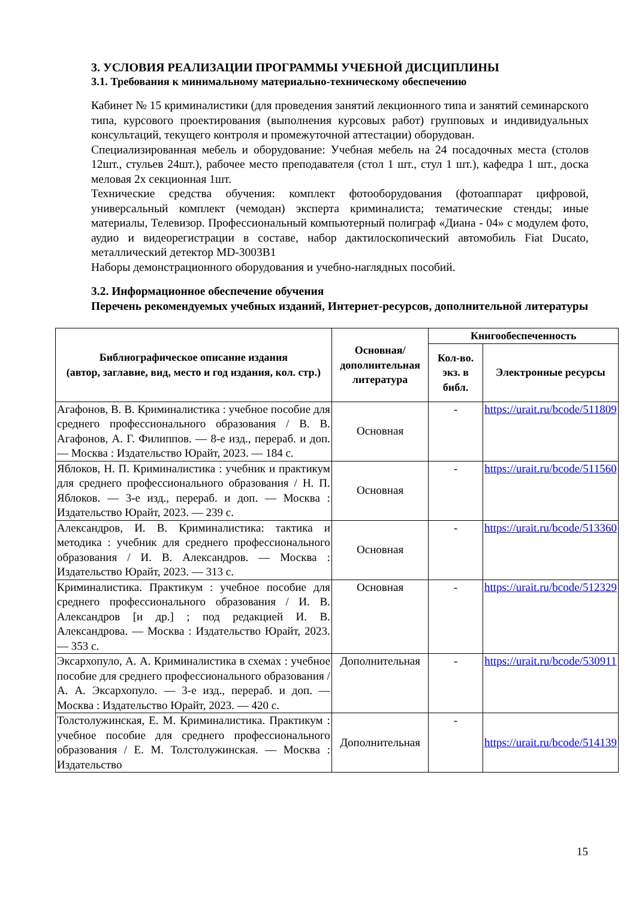3. УСЛОВИЯ РЕАЛИЗАЦИИ ПРОГРАММЫ УЧЕБНОЙ ДИСЦИПЛИНЫ
3.1. Требования к минимальному материально-техническому обеспечению
Кабинет № 15 криминалистики (для проведения занятий лекционного типа и занятий семинарского типа, курсового проектирования (выполнения курсовых работ) групповых и индивидуальных консультаций, текущего контроля и промежуточной аттестации) оборудован.
Специализированная мебель и оборудование: Учебная мебель на 24 посадочных места (столов 12шт., стульев 24шт.), рабочее место преподавателя (стол 1 шт., стул 1 шт.), кафедра 1 шт., доска меловая 2х секционная 1шт.
Технические средства обучения: комплект фотооборудования (фотоаппарат цифровой, универсальный комплект (чемодан) эксперта криминалиста; тематические стенды; иные материалы, Телевизор. Профессиональный компьютерный полиграф «Диана - 04» с модулем фото, аудио и видеорегистрации в составе, набор дактилоскопический автомобиль Fiat Ducato, металлический детектор MD-3003B1
Наборы демонстрационного оборудования и учебно-наглядных пособий.
3.2. Информационное обеспечение обучения
Перечень рекомендуемых учебных изданий, Интернет-ресурсов, дополнительной литературы
| Библиографическое описание издания (автор, заглавие, вид, место и год издания, кол. стр.) | Основная/ дополнительная литература | Книгообеспеченность | |
| --- | --- | --- | --- |
| | | Кол-во. экз. в библ. | Электронные ресурсы |
| Агафонов, В. В. Криминалистика : учебное пособие для среднего профессионального образования / В. В. Агафонов, А. Г. Филиппов. — 8-е изд., перераб. и доп. — Москва : Издательство Юрайт, 2023. — 184 с. | Основная | - | https://urait.ru/bcode/511809 |
| Яблоков, Н. П. Криминалистика : учебник и практикум для среднего профессионального образования / Н. П. Яблоков. — 3-е изд., перераб. и доп. — Москва : Издательство Юрайт, 2023. — 239 с. | Основная | - | https://urait.ru/bcode/511560 |
| Александров, И. В. Криминалистика: тактика и методика : учебник для среднего профессионального образования / И. В. Александров. — Москва : Издательство Юрайт, 2023. — 313 с. | Основная | - | https://urait.ru/bcode/513360 |
| Криминалистика. Практикум : учебное пособие для среднего профессионального образования / И. В. Александров [и др.] ; под редакцией И. В. Александрова. — Москва : Издательство Юрайт, 2023. — 353 с. | Основная | - | https://urait.ru/bcode/512329 |
| Эксархопуло, А. А. Криминалистика в схемах : учебное пособие для среднего профессионального образования / А. А. Эксархопуло. — 3-е изд., перераб. и доп. — Москва : Издательство Юрайт, 2023. — 420 с. | Дополнительная | - | https://urait.ru/bcode/530911 |
| Толстолужинская, Е. М. Криминалистика. Практикум : учебное пособие для среднего профессионального образования / Е. М. Толстолужинская. — Москва : Издательство | Дополнительная | - | https://urait.ru/bcode/514139 |
15